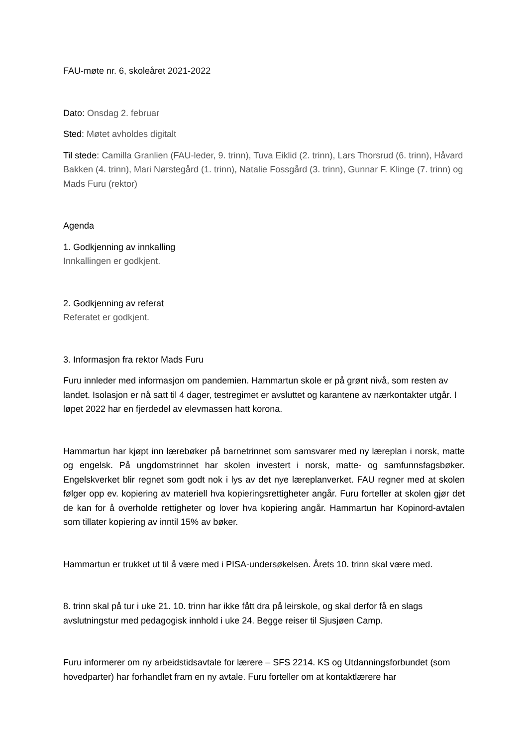FAU-møte nr. 6, skoleåret 2021-2022
Dato: Onsdag 2. februar
Sted: Møtet avholdes digitalt
Til stede: Camilla Granlien (FAU-leder, 9. trinn), Tuva Eiklid (2. trinn), Lars Thorsrud (6. trinn), Håvard Bakken (4. trinn), Mari Nørstegård (1. trinn), Natalie Fossgård (3. trinn), Gunnar F. Klinge (7. trinn) og Mads Furu (rektor)
Agenda
1. Godkjenning av innkalling
Innkallingen er godkjent.
2. Godkjenning av referat
Referatet er godkjent.
3. Informasjon fra rektor Mads Furu
Furu innleder med informasjon om pandemien. Hammartun skole er på grønt nivå, som resten av landet. Isolasjon er nå satt til 4 dager, testregimet er avsluttet og karantene av nærkontakter utgår. I løpet 2022 har en fjerdedel av elevmassen hatt korona.
Hammartun har kjøpt inn lærebøker på barnetrinnet som samsvarer med ny læreplan i norsk, matte og engelsk. På ungdomstrinnet har skolen investert i norsk, matte- og samfunnsfagsbøker. Engelskverket blir regnet som godt nok i lys av det nye læreplanverket. FAU regner med at skolen følger opp ev. kopiering av materiell hva kopieringsrettigheter angår. Furu forteller at skolen gjør det de kan for å overholde rettigheter og lover hva kopiering angår. Hammartun har Kopinord-avtalen som tillater kopiering av inntil 15% av bøker.
Hammartun er trukket ut til å være med i PISA-undersøkelsen. Årets 10. trinn skal være med.
8. trinn skal på tur i uke 21. 10. trinn har ikke fått dra på leirskole, og skal derfor få en slags avslutningstur med pedagogisk innhold i uke 24. Begge reiser til Sjusjøen Camp.
Furu informerer om ny arbeidstidsavtale for lærere – SFS 2214. KS og Utdanningsforbundet (som hovedparter) har forhandlet fram en ny avtale. Furu forteller om at kontaktlærere har